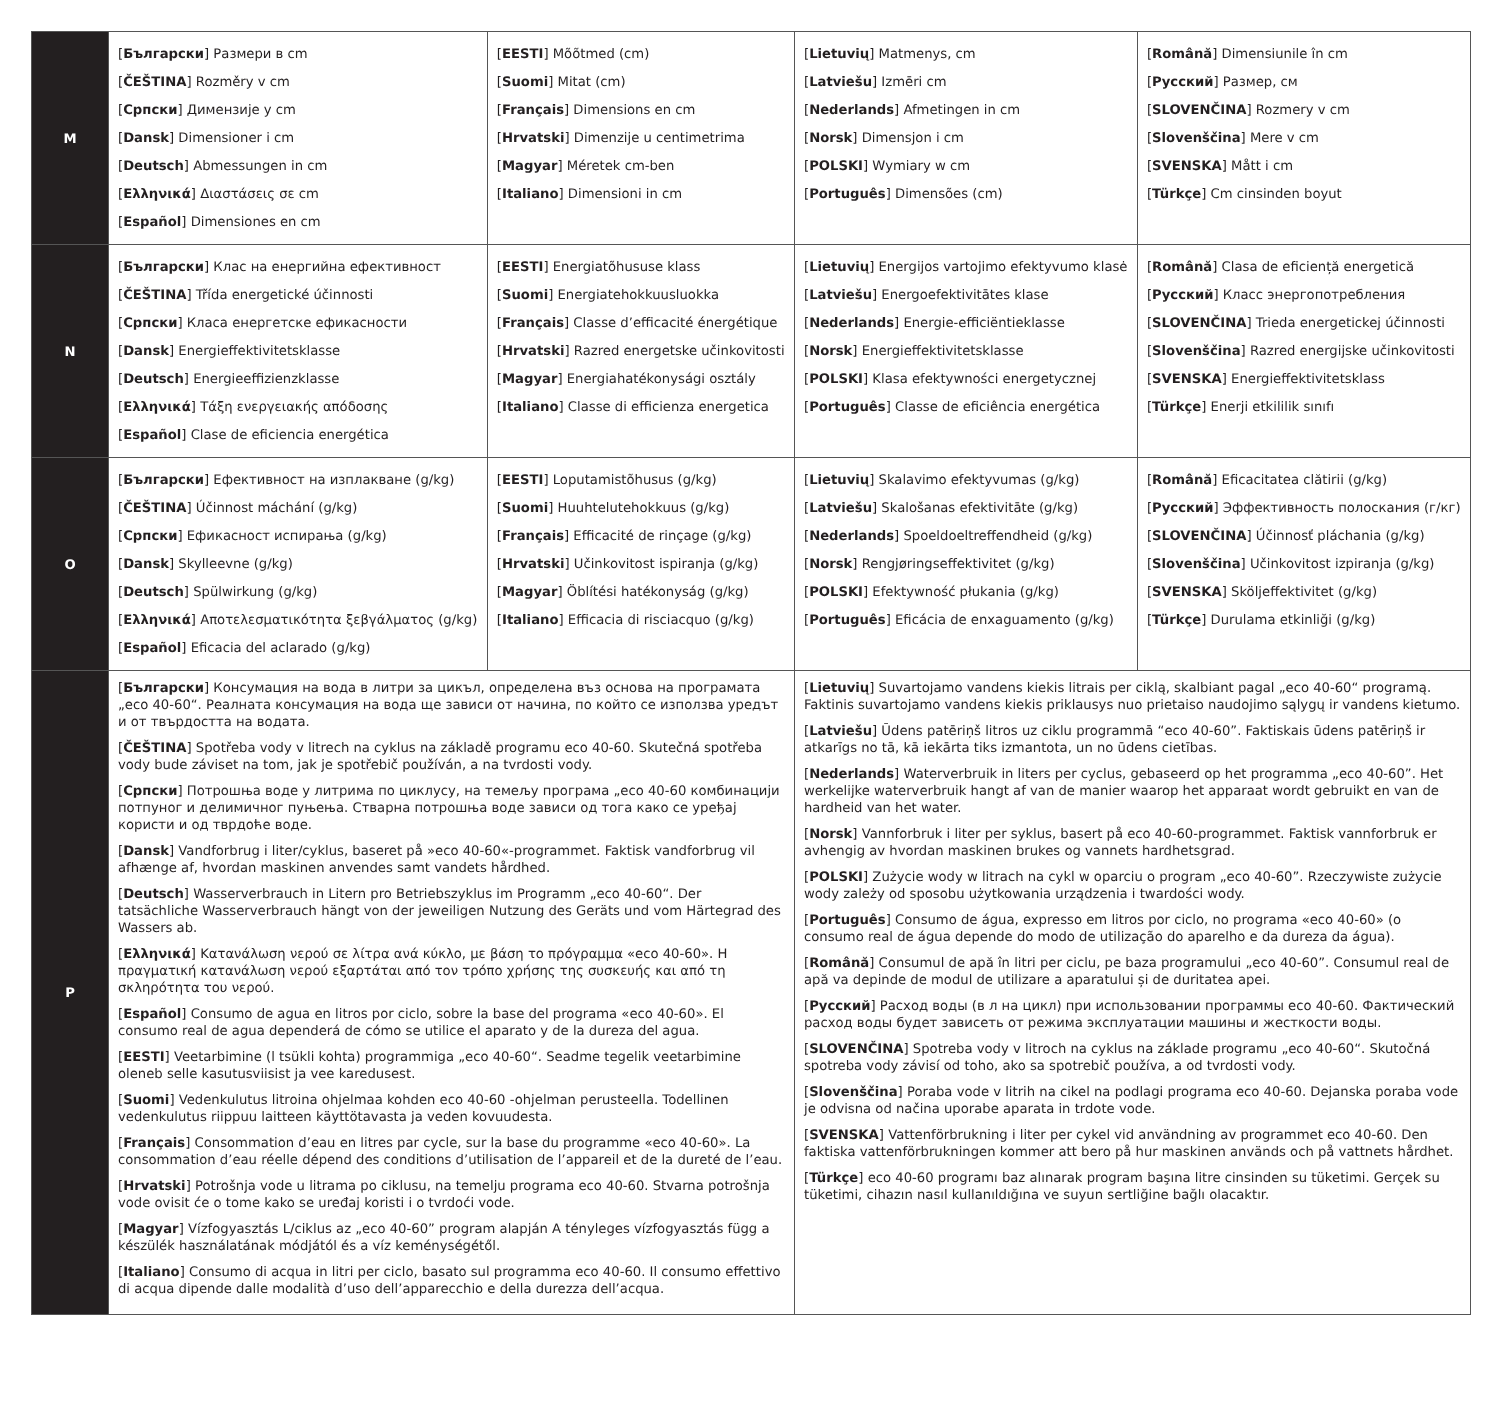| M | [ Български ] Размери в cm [ ČEŠTINA ] Rozměry v cm [ Српски ] Димензије у cm [ Dansk ] Dimensioner i cm [ Deutsch ] Abmessungen in cm [ Ελληνικά ] Διαστάσεις σε cm [ Español ] Dimensiones en cm | [ EESTI ] Mõõtmed (cm) [ Suomi ] Mitat (cm) [ Français ] Dimensions en cm [ Hrvatski ] Dimenzije u centimetrima [ Magyar ] Méretek cm-ben [ Italiano ] Dimensioni in cm | [ Lietuvių ] Matmenys, cm [ Latviešu ] Izmēri cm [ Nederlands ] Afmetingen in cm [ Norsk ] Dimensjon i cm [ POLSKI ] Wymiary w cm [ Português ] Dimensões (cm) | [ Română ] Dimensiunile în cm [ Русский ] Размер, см [ SLOVENČINA ] Rozmery v cm [ Slovenščina ] Mere v cm [ SVENSKA ] Mått i cm [ Türkçe ] Cm cinsinden boyut |
| N | [ Български ] Клас на енергийна ефективност [ ČEŠTINA ] Třída energetické účinnosti [ Српски ] Класа енергетске ефикасности [ Dansk ] Energieffektivitetsklasse [ Deutsch ] Energieeffizienzklasse [ Ελληνικά ] Τάξη ενεργειακής απόδοσης [ Español ] Clase de eficiencia energética | [ EESTI ] Energiatõhususe klass [ Suomi ] Energiatehokkuusluokka [ Français ] Classe d’efficacité énergétique [ Hrvatski ] Razred energetske učinkovitosti [ Magyar ] Energiahatékonysági osztály [ Italiano ] Classe di efficienza energetica | [ Lietuvių ] Energijos vartojimo efektyvumo klasė [ Latviešu ] Energoefektivitātes klase [ Nederlands ] Energie-efficiëntieklasse [ Norsk ] Energieffektivitetsklasse [ POLSKI ] Klasa efektywności energetycznej [ Português ] Classe de eficiência energética | [ Română ] Clasa de eficiență energetică [ Русский ] Класс энергопотребления [ SLOVENČINA ] Trieda energetickej účinnosti [ Slovenščina ] Razred energijske učinkovitosti [ SVENSKA ] Energieffektivitetsklass [ Türkçe ] Enerji etkililik sınıfı |
| O | [ Български ] Ефективност на изплакване (g/kg) [ ČEŠTINA ] Účinnost máchání (g/kg) [ Српски ] Ефикасност испирања (g/kg) [ Dansk ] Skylleevne (g/kg) [ Deutsch ] Spülwirkung (g/kg) [ Ελληνικά ] Αποτελεσματικότητα ξεβγάλματος (g/kg) [ Español ] Eficacia del aclarado (g/kg) | [ EESTI ] Loputamistõhusus (g/kg) [ Suomi ] Huuhtelutehokkuus (g/kg) [ Français ] Efficacité de rinçage (g/kg) [ Hrvatski ] Učinkovitost ispiranja (g/kg) [ Magyar ] Öblítési hatékonyság (g/kg) [ Italiano ] Efficacia di risciacquo (g/kg) | [ Lietuvių ] Skalavimo efektyvumas (g/kg) [ Latviešu ] Skalošanas efektivitāte (g/kg) [ Nederlands ] Spoeldoeltreffendheid (g/kg) [ Norsk ] Rengjøringseffektivitet (g/kg) [ POLSKI ] Efektywność płukania (g/kg) [ Português ] Eficácia de enxaguamento (g/kg) | [ Română ] Eficacitatea clătirii (g/kg) [ Русский ] Эффективность полоскания (г/кг) [ SLOVENČINA ] Účinnosť pláchania (g/kg) [ Slovenščina ] Učinkovitost izpiranja (g/kg) [ SVENSKA ] Sköljeffektivitet (g/kg) [ Türkçe ] Durulama etkinliği (g/kg) |
| P | [ Български ] Консумация на вода в литри за цикъл, определена въз основа на програмата „eco 40-60“. Реалната консумация на вода ще зависи от начина, по който се използва уредът и от твърдостта на водата. [ ČEŠTINA ] Spotřeba vody v litrech na cyklus na základě programu eco 40-60. Skutečná spotřeba vody bude záviset na tom, jak je spotřebič používán, a na tvrdosti vody. [ Српски ] Потрошња воде у литрима по циклусу, на темељу програма „eco 40-60 комбинацији потпуног и делимичног пуњења. Стварна потрошња воде зависи од тога како се уређај користи и од тврдоће воде. [ Dansk ] Vandforbrug i liter/cyklus, baseret på »eco 40-60«-programmet. Faktisk vandforbrug vil afhænge af, hvordan maskinen anvendes samt vandets hårdhed. [ Deutsch ] Wasserverbrauch in Litern pro Betriebszyklus im Programm „eco 40-60“. Der tatsächliche Wasserverbrauch hängt von der jeweiligen Nutzung des Geräts und vom Härtegrad des Wassers ab. [ Ελληνικά ] Κατανάλωση νερού σε λίτρα ανά κύκλο, με βάση το πρόγραμμα «eco 40-60». Η πραγματική κατανάλωση νερού εξαρτάται από τον τρόπο χρήσης της συσκευής και από τη σκληρότητα του νερού. [ Español ] Consumo de agua en litros por ciclo, sobre la base del programa «eco 40-60». El consumo real de agua dependerá de cómo se utilice el aparato y de la dureza del agua. [ EESTI ] Veetarbimine (l tsükli kohta) programmiga „eco 40-60“. Seadme tegelik veetarbimine oleneb selle kasutusviisist ja vee karedusest. [ Suomi ] Vedenkulutus litroina ohjelmaa kohden eco 40-60 -ohjelman perusteella. Todellinen vedenkulutus riippuu laitteen käyttötavasta ja veden kovuudesta. [ Français ] Consommation d’eau en litres par cycle, sur la base du programme «eco 40-60». La consommation d’eau réelle dépend des conditions d’utilisation de l’appareil et de la dureté de l’eau. [ Hrvatski ] Potrošnja vode u litrama po ciklusu, na temelju programa eco 40-60. Stvarna potrošnja vode ovisit će o tome kako se uređaj koristi i o tvrdoći vode. [ Magyar ] Vízfogyasztás L/ciklus az „eco 40-60” program alapján A tényleges vízfogyasztás függ a készülék használatának módjától és a víz keménységétől. [ Italiano ] Consumo di acqua in litri per ciclo, basato sul programma eco 40-60. Il consumo effettivo di acqua dipende dalle modalità d’uso dell’apparecchio e della durezza dell’acqua. | | [ Lietuvių ] Suvartojamo vandens kiekis litrais per ciklą, skalbiant pagal „eco 40-60“ programą. Faktinis suvartojamo vandens kiekis priklausys nuo prietaiso naudojimo sąlygų ir vandens kietumo. [ Latviešu ] Ūdens patēriņš litros uz ciklu programmā “eco 40-60”. Faktiskais ūdens patēriņš ir atkarīgs no tā, kā iekārta tiks izmantota, un no ūdens cietības. [ Nederlands ] Waterverbruik in liters per cyclus, gebaseerd op het programma „eco 40-60”. Het werkelijke waterverbruik hangt af van de manier waarop het apparaat wordt gebruikt en van de hardheid van het water. [ Norsk ] Vannforbruk i liter per syklus, basert på eco 40-60-programmet. Faktisk vannforbruk er avhengig av hvordan maskinen brukes og vannets hardhetsgrad. [ POLSKI ] Zużycie wody w litrach na cykl w oparciu o program „eco 40-60”. Rzeczywiste zużycie wody zależy od sposobu użytkowania urządzenia i twardości wody. [ Português ] Consumo de água, expresso em litros por ciclo, no programa «eco 40-60» (o consumo real de água depende do modo de utilização do aparelho e da dureza da água). [ Română ] Consumul de apă în litri per ciclu, pe baza programului „eco 40-60”. Consumul real de apă va depinde de modul de utilizare a aparatului și de duritatea apei. [ Русский ] Расход воды (в л на цикл) при использовании программы eco 40-60. Фактический расход воды будет зависеть от режима эксплуатации машины и жесткости воды. [ SLOVENČINA ] Spotreba vody v litroch na cyklus na základe programu „eco 40-60“. Skutočná spotreba vody závisí od toho, ako sa spotrebič používa, a od tvrdosti vody. [ Slovenščina ] Poraba vode v litrih na cikel na podlagi programa eco 40-60. Dejanska poraba vode je odvisna od načina uporabe aparata in trdote vode. [ SVENSKA ] Vattenförbrukning i liter per cykel vid användning av programmet eco 40-60. Den faktiska vattenförbrukningen kommer att bero på hur maskinen används och på vattnets hårdhet. [ Türkçe ] eco 40-60 programı baz alınarak program başına litre cinsinden su tüketimi. Gerçek su tüketimi, cihazın nasıl kullanıldığına ve suyun sertliğine bağlı olacaktır. | |